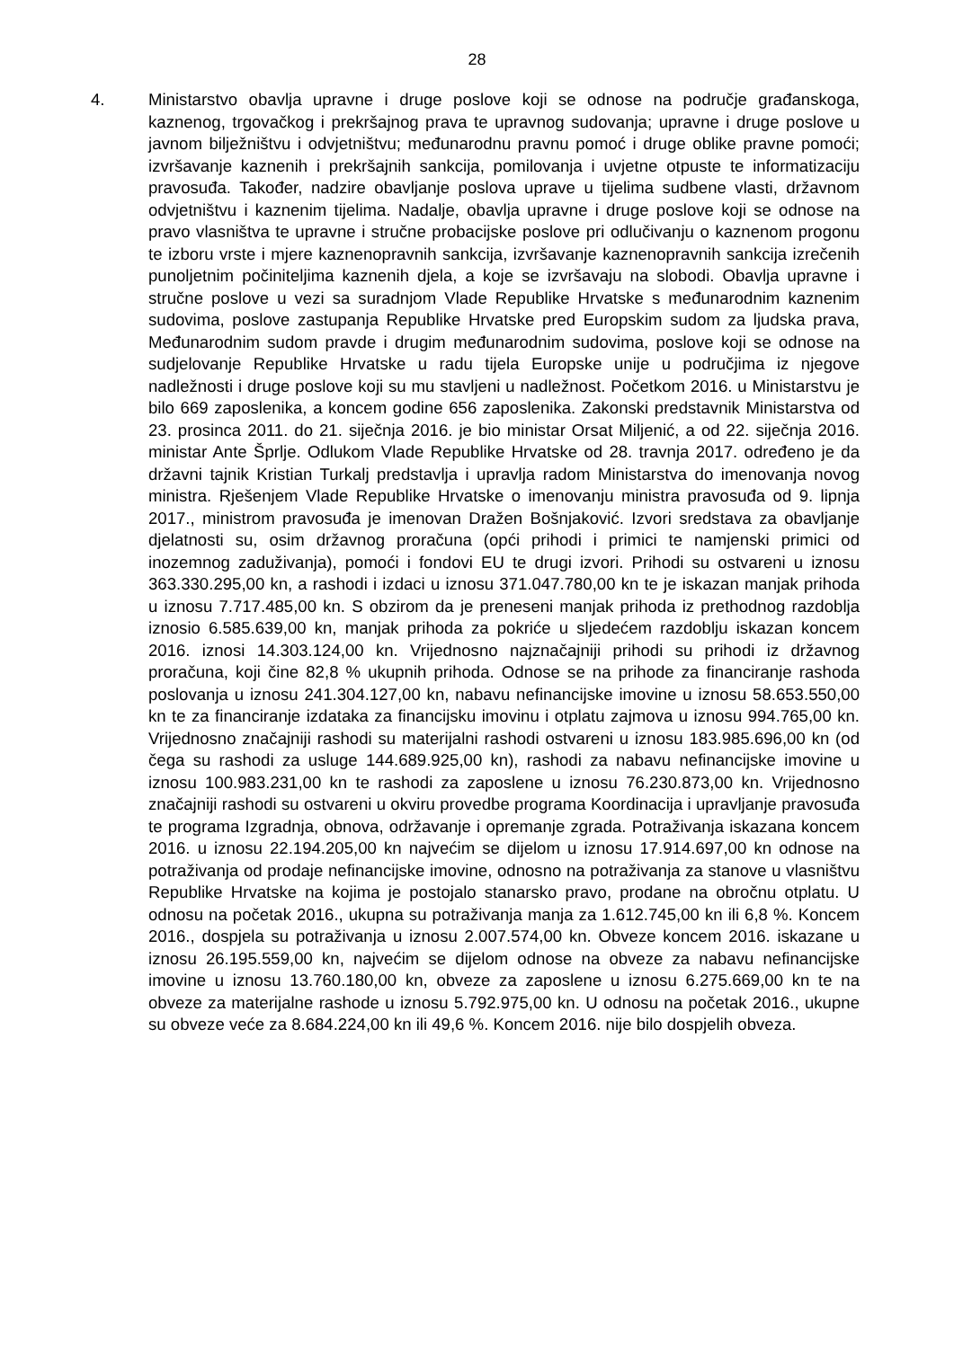28
4. Ministarstvo obavlja upravne i druge poslove koji se odnose na područje građanskoga, kaznenog, trgovačkog i prekršajnog prava te upravnog sudovanja; upravne i druge poslove u javnom bilježništvu i odvjetništvu; međunarodnu pravnu pomoć i druge oblike pravne pomoći; izvršavanje kaznenih i prekršajnih sankcija, pomilovanja i uvjetne otpuste te informatizaciju pravosuđa. Također, nadzire obavljanje poslova uprave u tijelima sudbene vlasti, državnom odvjetništvu i kaznenim tijelima. Nadalje, obavlja upravne i druge poslove koji se odnose na pravo vlasništva te upravne i stručne probacijske poslove pri odlučivanju o kaznenom progonu te izboru vrste i mjere kaznenopravnih sankcija, izvršavanje kaznenopravnih sankcija izrečenih punoljetnim počiniteljima kaznenih djela, a koje se izvršavaju na slobodi. Obavlja upravne i stručne poslove u vezi sa suradnjom Vlade Republike Hrvatske s međunarodnim kaznenim sudovima, poslove zastupanja Republike Hrvatske pred Europskim sudom za ljudska prava, Međunarodnim sudom pravde i drugim međunarodnim sudovima, poslove koji se odnose na sudjelovanje Republike Hrvatske u radu tijela Europske unije u područjima iz njegove nadležnosti i druge poslove koji su mu stavljeni u nadležnost. Početkom 2016. u Ministarstvu je bilo 669 zaposlenika, a koncem godine 656 zaposlenika. Zakonski predstavnik Ministarstva od 23. prosinca 2011. do 21. siječnja 2016. je bio ministar Orsat Miljenić, a od 22. siječnja 2016. ministar Ante Šprlje. Odlukom Vlade Republike Hrvatske od 28. travnja 2017. određeno je da državni tajnik Kristian Turkalj predstavlja i upravlja radom Ministarstva do imenovanja novog ministra. Rješenjem Vlade Republike Hrvatske o imenovanju ministra pravosuđa od 9. lipnja 2017., ministrom pravosuđa je imenovan Dražen Bošnjaković. Izvori sredstava za obavljanje djelatnosti su, osim državnog proračuna (opći prihodi i primici te namjenski primici od inozemnog zaduživanja), pomoći i fondovi EU te drugi izvori. Prihodi su ostvareni u iznosu 363.330.295,00 kn, a rashodi i izdaci u iznosu 371.047.780,00 kn te je iskazan manjak prihoda u iznosu 7.717.485,00 kn. S obzirom da je preneseni manjak prihoda iz prethodnog razdoblja iznosio 6.585.639,00 kn, manjak prihoda za pokriće u sljedećem razdoblju iskazan koncem 2016. iznosi 14.303.124,00 kn. Vrijednosno najznačajniji prihodi su prihodi iz državnog proračuna, koji čine 82,8 % ukupnih prihoda. Odnose se na prihode za financiranje rashoda poslovanja u iznosu 241.304.127,00 kn, nabavu nefinancijske imovine u iznosu 58.653.550,00 kn te za financiranje izdataka za financijsku imovinu i otplatu zajmova u iznosu 994.765,00 kn. Vrijednosno značajniji rashodi su materijalni rashodi ostvareni u iznosu 183.985.696,00 kn (od čega su rashodi za usluge 144.689.925,00 kn), rashodi za nabavu nefinancijske imovine u iznosu 100.983.231,00 kn te rashodi za zaposlene u iznosu 76.230.873,00 kn. Vrijednosno značajniji rashodi su ostvareni u okviru provedbe programa Koordinacija i upravljanje pravosuđa te programa Izgradnja, obnova, održavanje i opremanje zgrada. Potraživanja iskazana koncem 2016. u iznosu 22.194.205,00 kn najvećim se dijelom u iznosu 17.914.697,00 kn odnose na potraživanja od prodaje nefinancijske imovine, odnosno na potraživanja za stanove u vlasništvu Republike Hrvatske na kojima je postojalo stanarsko pravo, prodane na obročnu otplatu. U odnosu na početak 2016., ukupna su potraživanja manja za 1.612.745,00 kn ili 6,8 %. Koncem 2016., dospjela su potraživanja u iznosu 2.007.574,00 kn. Obveze koncem 2016. iskazane u iznosu 26.195.559,00 kn, najvećim se dijelom odnose na obveze za nabavu nefinancijske imovine u iznosu 13.760.180,00 kn, obveze za zaposlene u iznosu 6.275.669,00 kn te na obveze za materijalne rashode u iznosu 5.792.975,00 kn. U odnosu na početak 2016., ukupne su obveze veće za 8.684.224,00 kn ili 49,6 %. Koncem 2016. nije bilo dospjelih obveza.